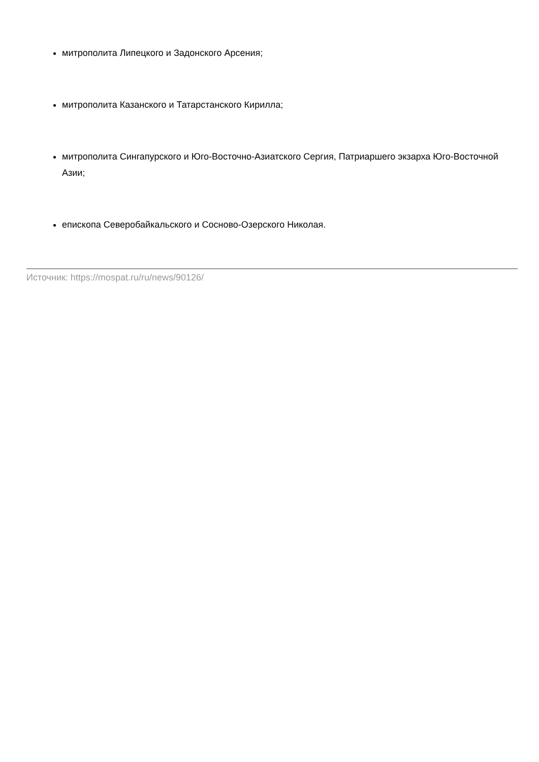митрополита Липецкого и Задонского Арсения;
митрополита Казанского и Татарстанского Кирилла;
митрополита Сингапурского и Юго-Восточно-Азиатского Сергия, Патриаршего экзарха Юго-Восточной Азии;
епископа Северобайкальского и Сосново-Озерского Николая.
Источник: https://mospat.ru/ru/news/90126/